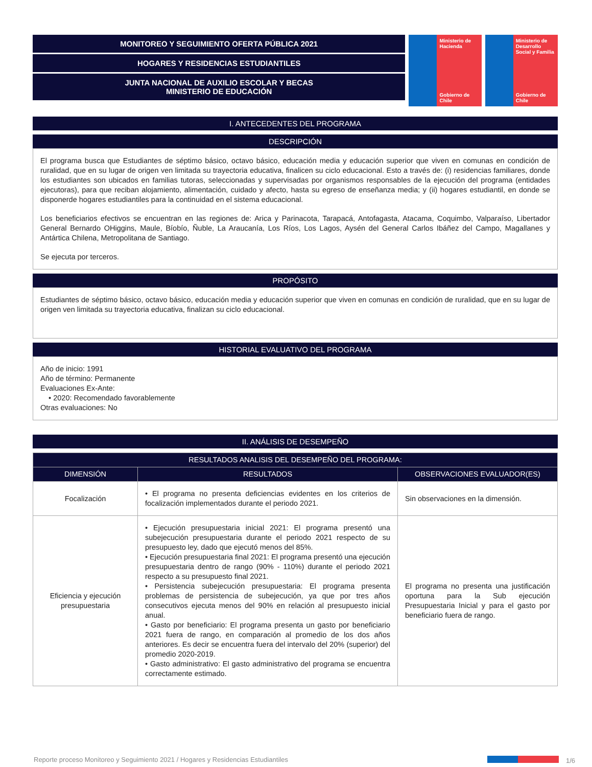MONITOREO Y SEGUIMIENTO OFERTA PÚBLICA 2021
HOGARES Y RESIDENCIAS ESTUDIANTILES
JUNTA NACIONAL DE AUXILIO ESCOLAR Y BECAS
MINISTERIO DE EDUCACIÓN
Ministerio de Hacienda
Gobierno de Chile
Ministerio de Desarrollo Social y Familia
Gobierno de Chile
I. ANTECEDENTES DEL PROGRAMA
DESCRIPCIÓN
El programa busca que Estudiantes de séptimo básico, octavo básico, educación media y educación superior que viven en comunas en condición de ruralidad, que en su lugar de origen ven limitada su trayectoria educativa, finalicen su ciclo educacional. Esto a través de: (i) residencias familiares, donde los estudiantes son ubicados en familias tutoras, seleccionadas y supervisadas por organismos responsables de la ejecución del programa (entidades ejecutoras), para que reciban alojamiento, alimentación, cuidado y afecto, hasta su egreso de enseñanza media; y (ii) hogares estudiantil, en donde se disponerde hogares estudiantiles para la continuidad en el sistema educacional.
Los beneficiarios efectivos se encuentran en las regiones de: Arica y Parinacota, Tarapacá, Antofagasta, Atacama, Coquimbo, Valparaíso, Libertador General Bernardo OHiggins, Maule, Bíobío, Ñuble, La Araucanía, Los Ríos, Los Lagos, Aysén del General Carlos Ibáñez del Campo, Magallanes y Antártica Chilena, Metropolitana de Santiago.
Se ejecuta por terceros.
PROPÓSITO
Estudiantes de séptimo básico, octavo básico, educación media y educación superior que viven en comunas en condición de ruralidad, que en su lugar de origen ven limitada su trayectoria educativa, finalizan su ciclo educacional.
HISTORIAL EVALUATIVO DEL PROGRAMA
Año de inicio: 1991
Año de término: Permanente
Evaluaciones Ex-Ante:
• 2020: Recomendado favorablemente
Otras evaluaciones: No
II. ANÁLISIS DE DESEMPEÑO
| RESULTADOS ANALISIS DEL DESEMPEÑO DEL PROGRAMA: | | |
| --- | --- | --- |
| DIMENSIÓN | RESULTADOS | OBSERVACIONES EVALUADOR(ES) |
| Focalización | • El programa no presenta deficiencias evidentes en los criterios de focalización implementados durante el periodo 2021. | Sin observaciones en la dimensión. |
| Eficiencia y ejecución presupuestaria | • Ejecución presupuestaria inicial 2021: El programa presentó una subejecución presupuestaria durante el periodo 2021 respecto de su presupuesto ley, dado que ejecutó menos del 85%. • Ejecución presupuestaria final 2021: El programa presentó una ejecución presupuestaria dentro de rango (90% - 110%) durante el periodo 2021 respecto a su presupuesto final 2021. • Persistencia subejecución presupuestaria: El programa presenta problemas de persistencia de subejecución, ya que por tres años consecutivos ejecuta menos del 90% en relación al presupuesto inicial anual. • Gasto por beneficiario: El programa presenta un gasto por beneficiario 2021 fuera de rango, en comparación al promedio de los dos años anteriores. Es decir se encuentra fuera del intervalo del 20% (superior) del promedio 2020-2019. • Gasto administrativo: El gasto administrativo del programa se encuentra correctamente estimado. | El programa no presenta una justificación oportuna para la Sub ejecución Presupuestaria Inicial y para el gasto por beneficiario fuera de rango. |
Reporte proceso Monitoreo y Seguimiento 2021 / Hogares y Residencias Estudiantiles 1/6